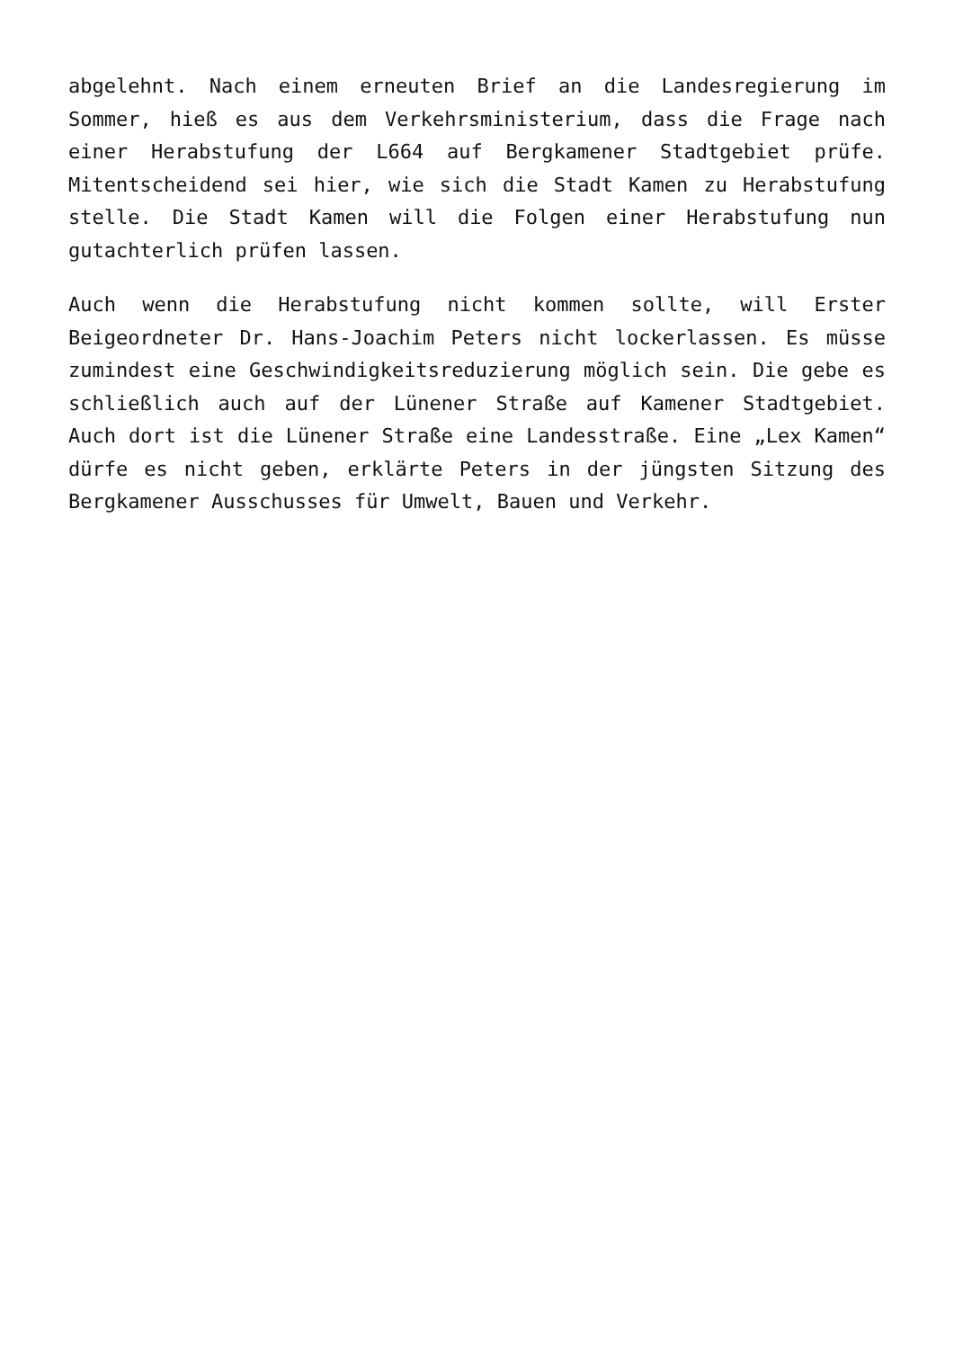abgelehnt. Nach einem erneuten Brief an die Landesregierung im Sommer, hieß es aus dem Verkehrsministerium, dass die Frage nach einer Herabstufung der L664 auf Bergkamener Stadtgebiet prüfe. Mitentscheidend sei hier, wie sich die Stadt Kamen zu Herabstufung stelle. Die Stadt Kamen will die Folgen einer Herabstufung nun gutachterlich prüfen lassen.
Auch wenn die Herabstufung nicht kommen sollte, will Erster Beigeordneter Dr. Hans-Joachim Peters nicht lockerlassen. Es müsse zumindest eine Geschwindigkeitsreduzierung möglich sein. Die gebe es schließlich auch auf der Lünener Straße auf Kamener Stadtgebiet. Auch dort ist die Lünener Straße eine Landesstraße. Eine „Lex Kamen“ dürfe es nicht geben, erklärte Peters in der jüngsten Sitzung des Bergkamener Ausschusses für Umwelt, Bauen und Verkehr.